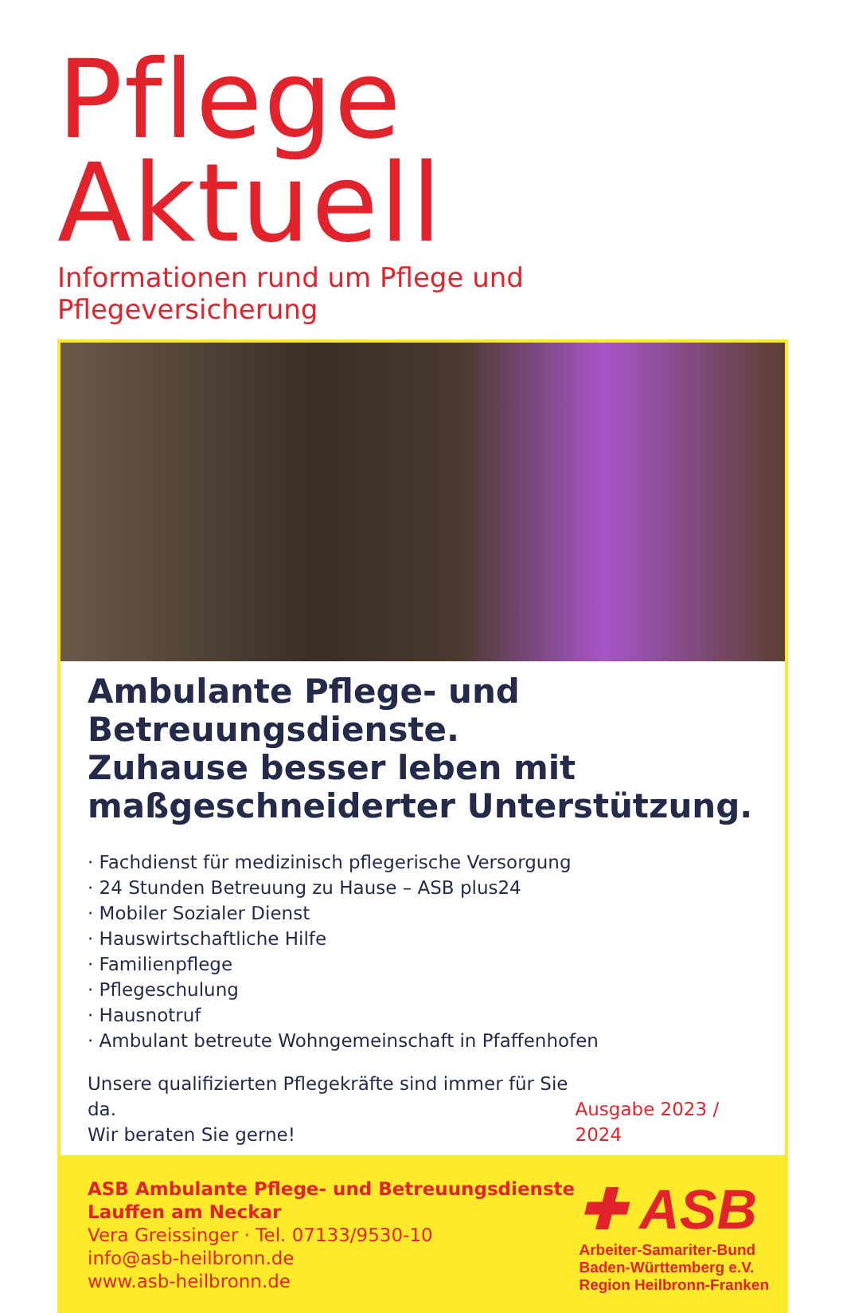Pflege Aktuell
Informationen rund um Pflege und Pflegeversicherung
Ambulante Pflege- und Betreuungsdienste.
Zuhause besser leben mit maßgeschneiderter Unterstützung.
· Fachdienst für medizinisch pflegerische Versorgung
· 24 Stunden Betreuung zu Hause – ASB plus24
· Mobiler Sozialer Dienst
· Hauswirtschaftliche Hilfe
· Familienpflege
· Pflegeschulung
· Hausnotruf
· Ambulant betreute Wohngemeinschaft in Pfaffenhofen
Unsere qualifizierten Pflegekräfte sind immer für Sie da.
Wir beraten Sie gerne!
Ausgabe 2023 / 2024
ASB Ambulante Pflege- und Betreuungsdienste
Lauffen am Neckar
Vera Greissinger · Tel. 07133/9530-10
info@asb-heilbronn.de
www.asb-heilbronn.de
✚ ASB
Arbeiter-Samariter-Bund
Baden-Württemberg e.V.
Region Heilbronn-Franken